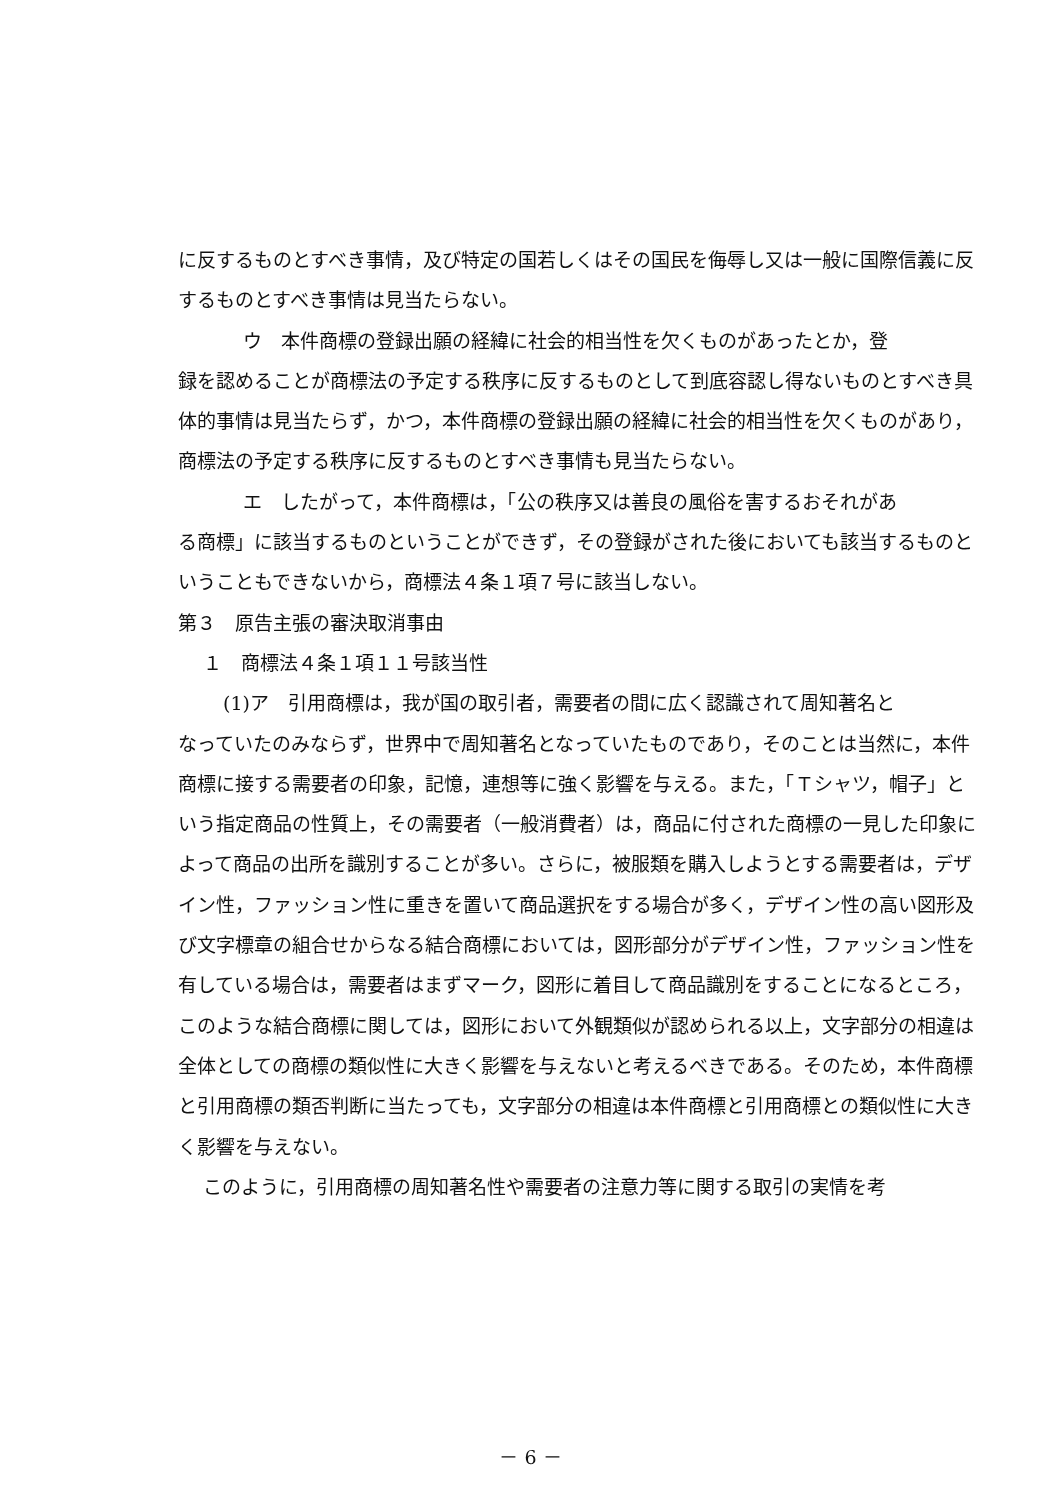に反するものとすべき事情，及び特定の国若しくはその国民を侮辱し又は一般に国際信義に反するものとすべき事情は見当たらない。
ウ　本件商標の登録出願の経緯に社会的相当性を欠くものがあったとか，登
録を認めることが商標法の予定する秩序に反するものとして到底容認し得ないものとすべき具体的事情は見当たらず，かつ，本件商標の登録出願の経緯に社会的相当性を欠くものがあり，商標法の予定する秩序に反するものとすべき事情も見当たらない。
エ　したがって，本件商標は，「公の秩序又は善良の風俗を害するおそれがあ
る商標」に該当するものということができず，その登録がされた後においても該当するものということもできないから，商標法４条１項７号に該当しない。
第３　原告主張の審決取消事由
１　商標法４条１項１１号該当性
(1)ア　引用商標は，我が国の取引者，需要者の間に広く認識されて周知著名と
なっていたのみならず，世界中で周知著名となっていたものであり，そのことは当然に，本件商標に接する需要者の印象，記憶，連想等に強く影響を与える。また，「Ｔシャツ，帽子」という指定商品の性質上，その需要者（一般消費者）は，商品に付された商標の一見した印象によって商品の出所を識別することが多い。さらに，被服類を購入しようとする需要者は，デザイン性，ファッション性に重きを置いて商品選択をする場合が多く，デザイン性の高い図形及び文字標章の組合せからなる結合商標においては，図形部分がデザイン性，ファッション性を有している場合は，需要者はまずマーク，図形に着目して商品識別をすることになるところ，このような結合商標に関しては，図形において外観類似が認められる以上，文字部分の相違は全体としての商標の類似性に大きく影響を与えないと考えるべきである。そのため，本件商標と引用商標の類否判断に当たっても，文字部分の相違は本件商標と引用商標との類似性に大きく影響を与えない。
このように，引用商標の周知著名性や需要者の注意力等に関する取引の実情を考
－ 6 －